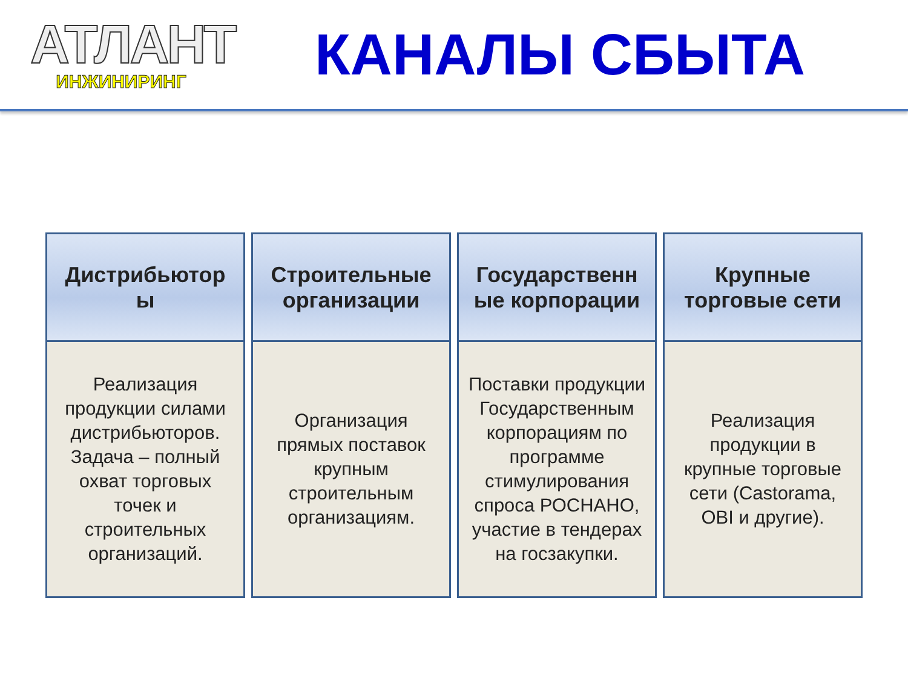АТЛАНТ
ИНЖИНИРИНГ
КАНАЛЫ СБЫТА
| Дистрибьютор ы | Строительные организации | Государственн ые корпорации | Крупные торговые сети |
| --- | --- | --- | --- |
| Реализация продукции силами дистрибьюторов. Задача – полный охват торговых точек и строительных организаций. | Организация прямых поставок крупным строительным организациям. | Поставки продукции Государственным корпорациям по программе стимулирования спроса РОСНАНО, участие в тендерах на госзакупки. | Реализация продукции в крупные торговые сети (Castorama, OBI и другие). |